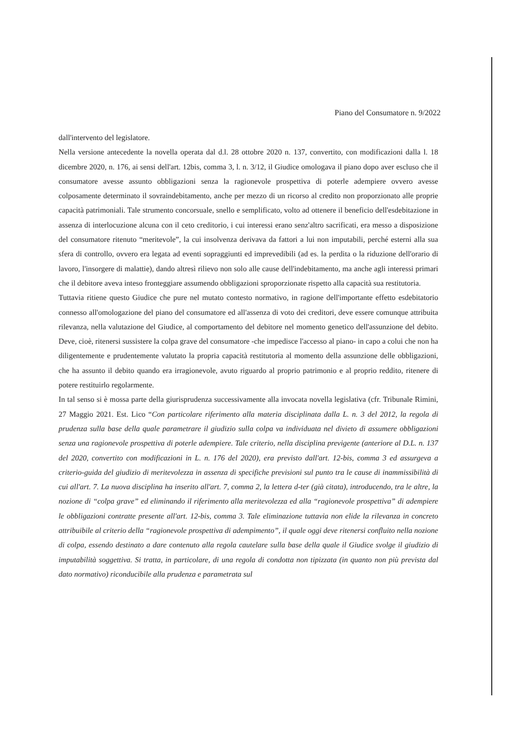Piano del Consumatore n. 9/2022
dall'intervento del legislatore.
Nella versione antecedente la novella operata dal d.l. 28 ottobre 2020 n. 137, convertito, con modificazioni dalla l. 18 dicembre 2020, n. 176, ai sensi dell'art. 12bis, comma 3, l. n. 3/12, il Giudice omologava il piano dopo aver escluso che il consumatore avesse assunto obbligazioni senza la ragionevole prospettiva di poterle adempiere ovvero avesse colposamente determinato il sovraindebitamento, anche per mezzo di un ricorso al credito non proporzionato alle proprie capacità patrimoniali. Tale strumento concorsuale, snello e semplificato, volto ad ottenere il beneficio dell'esdebitazione in assenza di interlocuzione alcuna con il ceto creditorio, i cui interessi erano senz'altro sacrificati, era messo a disposizione del consumatore ritenuto “meritevole”, la cui insolvenza derivava da fattori a lui non imputabili, perché esterni alla sua sfera di controllo, ovvero era legata ad eventi sopraggiunti ed imprevedibili (ad es. la perdita o la riduzione dell'orario di lavoro, l'insorgere di malattie), dando altresì rilievo non solo alle cause dell'indebitamento, ma anche agli interessi primari che il debitore aveva inteso fronteggiare assumendo obbligazioni sproporzionate rispetto alla capacità sua restitutoria.
Tuttavia ritiene questo Giudice che pure nel mutato contesto normativo, in ragione dell'importante effetto esdebitatorio connesso all'omologazione del piano del consumatore ed all'assenza di voto dei creditori, deve essere comunque attribuita rilevanza, nella valutazione del Giudice, al comportamento del debitore nel momento genetico dell'assunzione del debito. Deve, cioè, ritenersi sussistere la colpa grave del consumatore -che impedisce l'accesso al piano- in capo a colui che non ha diligentemente e prudentemente valutato la propria capacità restitutoria al momento della assunzione delle obbligazioni, che ha assunto il debito quando era irragionevole, avuto riguardo al proprio patrimonio e al proprio reddito, ritenere di potere restituirlo regolarmente.
In tal senso si è mossa parte della giurisprudenza successivamente alla invocata novella legislativa (cfr. Tribunale Rimini, 27 Maggio 2021. Est. Lico “Con particolare riferimento alla materia disciplinata dalla L. n. 3 del 2012, la regola di prudenza sulla base della quale parametrare il giudizio sulla colpa va individuata nel divieto di assumere obbligazioni senza una ragionevole prospettiva di poterle adempiere. Tale criterio, nella disciplina previgente (anteriore al D.L. n. 137 del 2020, convertito con modificazioni in L. n. 176 del 2020), era previsto dall'art. 12-bis, comma 3 ed assurgeva a criterio-guida del giudizio di meritevolezza in assenza di specifiche previsioni sul punto tra le cause di inammissibilità di cui all'art. 7. La nuova disciplina ha inserito all'art. 7, comma 2, la lettera d-ter (già citata), introducendo, tra le altre, la nozione di “colpa grave” ed eliminando il riferimento alla meritevolezza ed alla “ragionevole prospettiva” di adempiere le obbligazioni contratte presente all'art. 12-bis, comma 3. Tale eliminazione tuttavia non elide la rilevanza in concreto attribuibile al criterio della “ragionevole prospettiva di adempimento”, il quale oggi deve ritenersi confluito nella nozione di colpa, essendo destinato a dare contenuto alla regola cautelare sulla base della quale il Giudice svolge il giudizio di imputabilità soggettiva. Si tratta, in particolare, di una regola di condotta non tipizzata (in quanto non più prevista dal dato normativo) riconducibile alla prudenza e parametrata sul